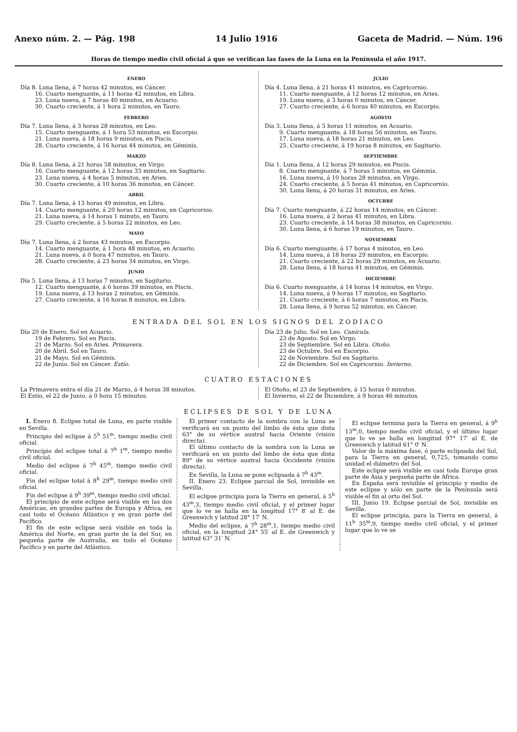Anexo núm. 2. — Pág. 198 14 Julio 1916 Gaceta de Madrid. — Núm. 196
Horas de tiempo medio civil oficial á que se verifican las fases de la Luna en la Península el año 1917.
ENERO
Día 8. Luna llena, á 7 horas 42 minutos, en Cáncer.
16. Cuarto menguante, á 11 horas 42 minutos, en Libra.
23. Luna nueva, á 7 horas 40 minutos, en Acuario.
30. Cuarto creciente, á 1 hora 2 minutos, en Tauro.
FEBRERO
Día 7. Luna llena, á 3 horas 28 minutos, en Leo.
15. Cuarto menguante, á 1 hora 53 minutos, en Escorpio.
21. Luna nueva, á 18 horas 9 minutos, en Piscis.
28. Cuarto creciente, á 16 horas 44 minutos, en Géminis.
MARZO
Día 8. Luna llena, á 21 horas 58 minutos, en Virgo.
16. Cuarto menguante, á 12 horas 33 minutos, en Sagitario.
23. Luna nueva, á 4 horas 5 minutos, en Aries.
30. Cuarto creciente, á 10 horas 36 minutos, en Cáncer.
ABRIL
Día 7. Luna llena, á 13 horas 49 minutos, en Libra.
14. Cuarto menguante, á 20 horas 12 minutos, en Capricornio.
21. Luna nueva, á 14 horas 1 minuto, en Tauro.
29. Cuarto creciente, á 5 horas 22 minutos, en Leo.
MAYO
Día 7. Luna llena, á 2 horas 43 minutos, en Escorpio.
14. Cuarto menguante, á 1 hora 48 minutos, en Acuario.
21. Luna nueva, á 0 hora 47 minutos, en Tauro.
28. Cuarto creciente, á 23 horas 34 minutos, en Virgo.
JUNIO
Día 5. Luna llena, á 13 horas 7 minutos, en Sagitario.
12. Cuarto menguante, á 6 horas 39 minutos, en Piscis.
19. Luna nueva, á 13 horas 2 minutos, en Géminis.
27. Cuarto creciente, á 16 horas 8 minutos, en Libra.
JULIO
Día 4. Luna llena, á 21 horas 41 minutos, en Capricornio.
11. Cuarto menguante, á 12 horas 12 minutos, en Aries.
19. Luna nueva, á 3 horas 0 minutos, en Cáncer.
27. Cuarto creciente, á 6 horas 40 minutos, en Escorpio.
AGOSTO
Día 3. Luna llena, á 5 horas 11 minutos, en Acuario.
9. Cuarto menguante, á 18 horas 56 minutos, en Tauro.
17. Luna nueva, á 18 horas 21 minutos, en Leo.
25. Cuarto creciente, á 19 horas 8 minutos, en Sagitario.
SEPTIEMBRE
Día 1. Luna llena, á 12 horas 29 minutos, en Piscis.
8. Cuarto menguante, á 7 horas 5 minutos, en Géminis.
16. Luna nueva, á 10 horas 28 minutos, en Virgo.
24. Cuarto creciente, á 5 horas 41 minutos, en Capricornio.
30. Luna llena, á 20 horas 31 minutos, en Aries.
OCTUBRE
Día 7. Cuarto menguante, á 22 horas 14 minutos, en Cáncer.
16. Luna nueva, á 2 horas 41 minutos, en Libra.
23. Cuarto creciente, á 14 horas 38 minutos, en Capricornio.
30. Luna llena, á 6 horas 19 minutos, en Tauro.
NOVIEMBRE
Día 6. Cuarto menguante, á 17 horas 4 minutos, en Leo.
14. Luna nueva, á 18 horas 29 minutos, en Escorpio.
21. Cuarto creciente, á 22 horas 29 minutos, en Acuario.
28. Luna llena, á 18 horas 41 minutos, en Géminis.
DICIEMBRE
Día 6. Cuarto menguante, á 14 horas 14 minutos, en Virgo.
14. Luna nueva, á 9 horas 17 minutos, en Sagitario.
21. Cuarto creciente, á 6 horas 7 minutos, en Piscis.
28. Luna llena, á 9 horas 52 minutos, en Cáncer.
ENTRADA DEL SOL EN LOS SIGNOS DEL ZODÍACO
Día 20 de Enero. Sol en Acuario.
19 de Febrero. Sol en Piscis.
21 de Marzo. Sol en Aries. Primavera.
20 de Abril. Sol en Tauro.
21 de Mayo. Sol en Géminis.
22 de Junio. Sol en Cáncer. Estío.
Día 23 de Julio. Sol en Leo. Canícula.
23 de Agosto. Sol en Virgo.
23 de Septiembre. Sol en Libra. Otoño.
23 de Octubre. Sol en Escorpio.
22 de Noviembre. Sol en Sagitario.
22 de Diciembre. Sol en Capricornio. Invierno.
CUATRO ESTACIONES
La Primavera entra el día 21 de Marzo, á 4 horas 38 minutos.
El Estío, el 22 de Junio, á 0 hora 15 minutos.
El Otoño, el 23 de Septiembre, á 15 horas 0 minutos.
El Invierno, el 22 de Diciembre, á 9 horas 46 minutos.
ECLIPSES DE SOL Y DE LUNA
I. Enero 8. Eclipse total de Luna, en parte visible en Sevilla.
Principio del eclipse á 5<sup>h</sup> 51<sup>m</sup>, tiempo medio civil oficial.
Principio del eclipse total á 7<sup>h</sup> 1<sup>m</sup>, tiempo medio civil oficial.
Medio del eclipse á 7<sup>h</sup> 45<sup>m</sup>, tiempo medio civil oficial.
Fin del eclipse total á 8<sup>h</sup> 29<sup>m</sup>, tiempo medio civil oficial.
Fin del eclipse á 9<sup>h</sup> 39<sup>m</sup>, tiempo medio civil oficial.
El principio de este eclipse será visible en las dos Américas, en grandes partes de Europa y Africa, en casi todo el Océano Atlántico y en gran parte del Pacífico.
El fin de este eclipse será visible en toda la América del Norte, en gran parte de la del Sur, en pequeña parte de Australia, en todo el Océano Pacífico y en parte del Atlántico.
El primer contacto de la sombra con la Luna se verificará en un punto del limbo de ésta que dista 63° de su vértice austral hacia Oriente (visión directa).
El último contacto de la sombra con la Luna se verificará en un punto del limbo de ésta que dista 89° de su vértice austral hacia Occidente (visión directa).
En Sevilla, la Luna se pone eclipsada á 7<sup>h</sup> 43<sup>m</sup>.
II. Enero 23. Eclipse parcial de Sol, invisible en Sevilla.
El eclipse principia para la Tierra en general, á 5<sup>h</sup> 43<sup>m</sup>,3, tiempo medio civil oficial, y el primer lugar que lo ve se halla en la longitud 17° 8′ al E. de Greenwich y latitud 28° 17′ N.
Medio del eclipse, á 7<sup>h</sup> 28<sup>m</sup>,1, tiempo medio civil oficial, en la longitud 24° 55′ al E. de Greenwich y latitud 63° 31′ N.
El eclipse termina para la Tierra en general, á 9<sup>h</sup> 13<sup>m</sup>,0, tiempo medio civil oficial, y el último lugar que lo ve se halla en longitud 97° 17′ al E. de Greenwich y latitud 61° 0′ N.
Valor de la máxima fase, ó parte eclipsada del Sol, para la Tierra en general, 0,725, tomando como unidad el diámetro del Sol.
Este eclipse será visible en casi toda Europa gran parte de Asia y pequeña parte de Africa.
En España será invisible el principio y medio de este eclipse y sólo en parte de la Península será visible el fin al orto del Sol.
III. Junio 19. Eclipse parcial de Sol, invisible en Sevilla.
El eclipse principia, para la Tierra en general, á 11<sup>h</sup> 35<sup>m</sup>,9, tiempo medio civil oficial, y el primer lugar que lo ve se